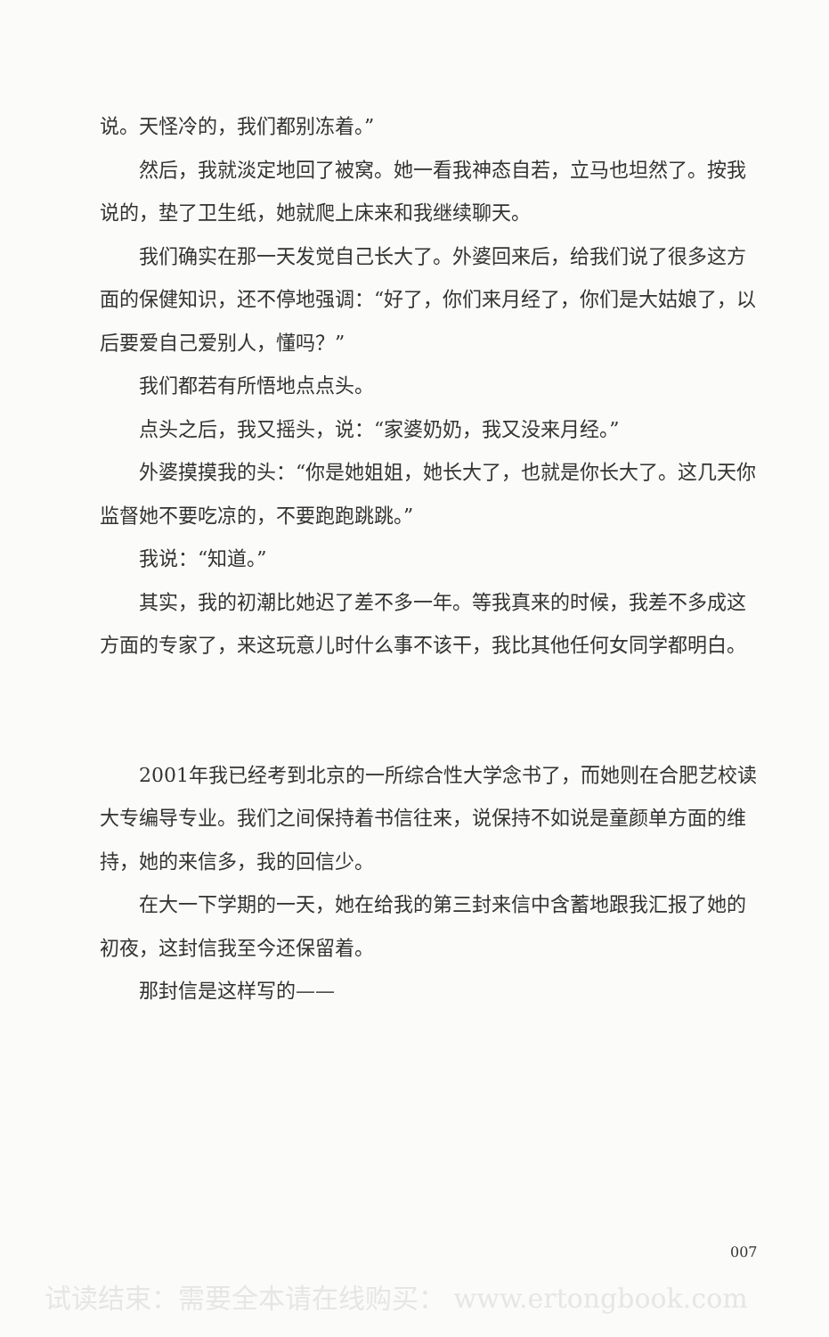说。天怪冷的，我们都别冻着。”
然后，我就淡定地回了被窝。她一看我神态自若，立马也坦然了。按我说的，垫了卫生纸，她就爬上床来和我继续聊天。
我们确实在那一天发觉自己长大了。外婆回来后，给我们说了很多这方面的保健知识，还不停地强调：“好了，你们来月经了，你们是大姑娘了，以后要爱自己爱别人，懂吗？”
我们都若有所悟地点点头。
点头之后，我又摇头，说：“家婆奶奶，我又没来月经。”
外婆摸摸我的头：“你是她姐姐，她长大了，也就是你长大了。这几天你监督她不要吃凉的，不要跑跑跳跳。”
我说：“知道。”
其实，我的初潮比她迟了差不多一年。等我真来的时候，我差不多成这方面的专家了，来这玩意儿时什么事不该干，我比其他任何女同学都明白。
2001年我已经考到北京的一所综合性大学念书了，而她则在合肥艺校读大专编导专业。我们之间保持着书信往来，说保持不如说是童颜单方面的维持，她的来信多，我的回信少。
在大一下学期的一天，她在给我的第三封来信中含蓄地跟我汇报了她的初夜，这封信我至今还保留着。
那封信是这样写的——
007
试读结束：需要全本请在线购买： www.ertongbook.com